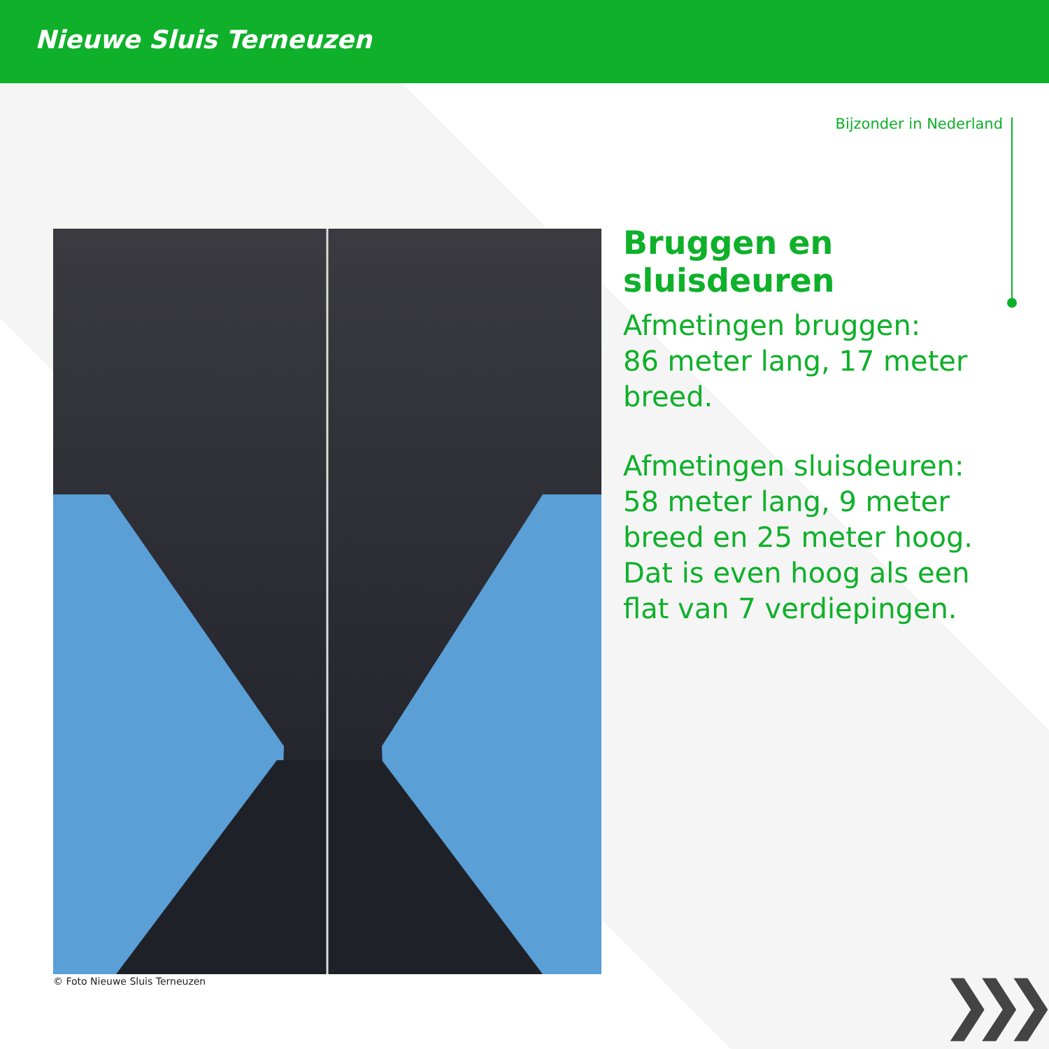Nieuwe Sluis Terneuzen
Bijzonder in Nederland
© Foto Nieuwe Sluis Terneuzen
Bruggen en sluisdeuren
Afmetingen bruggen:
86 meter lang, 17 meter breed.
Afmetingen sluisdeuren:
58 meter lang, 9 meter breed en 25 meter hoog. Dat is even hoog als een flat van 7 verdiepingen.
❯❯❯